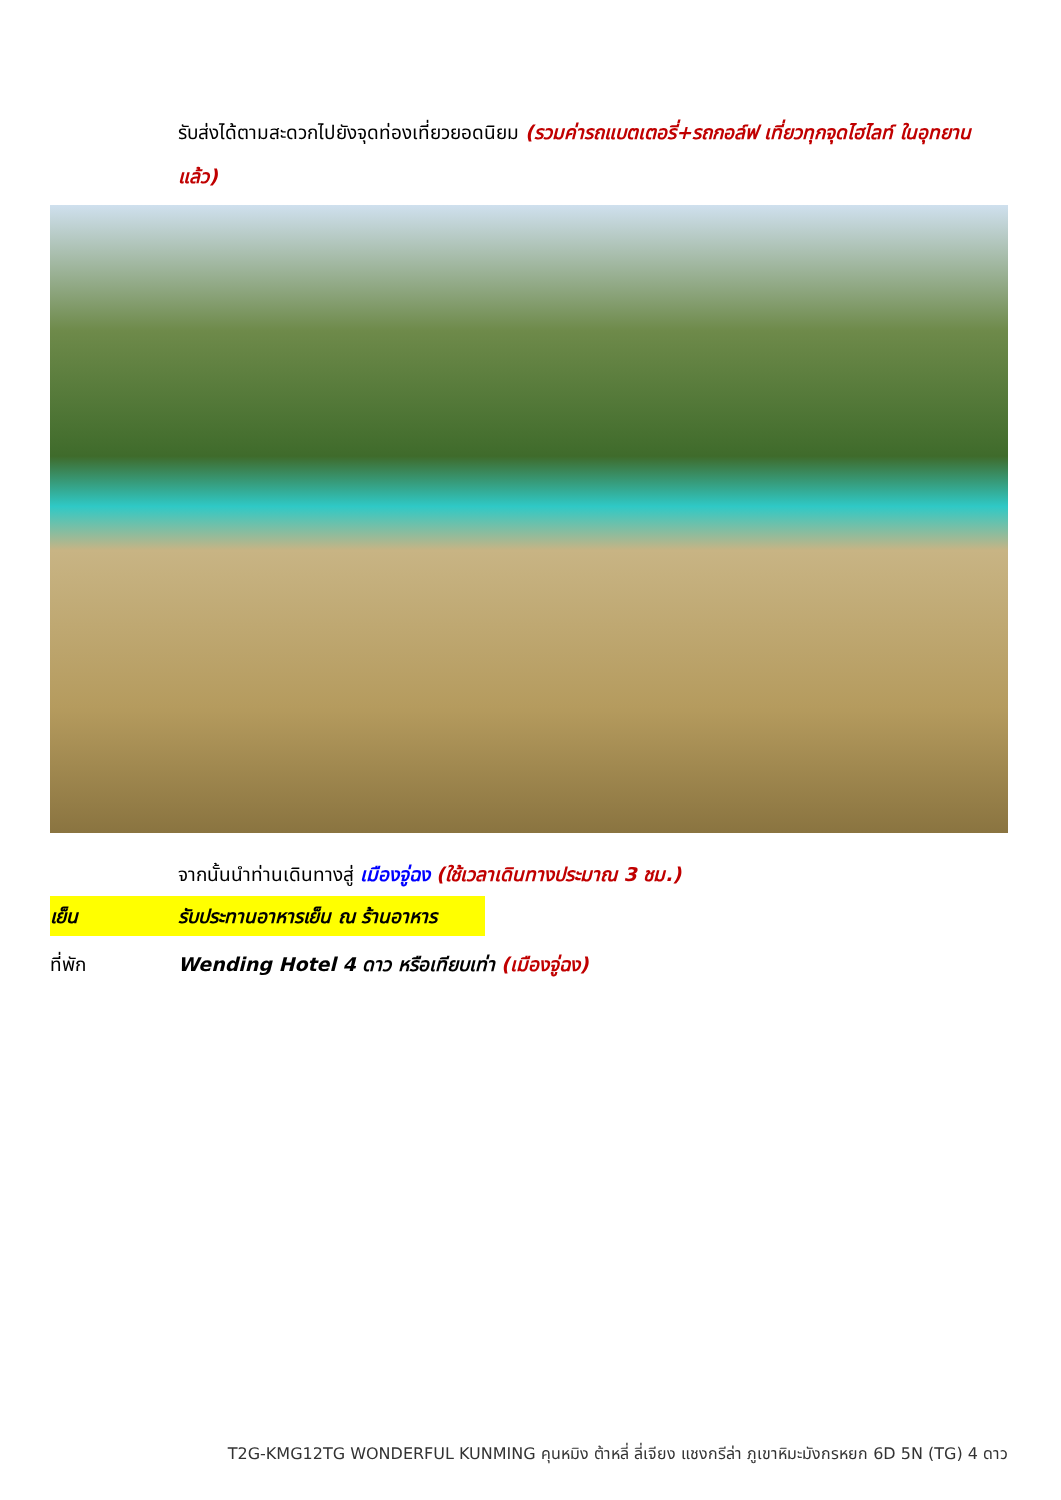รับส่งได้ตามสะดวกไปยังจุดท่องเที่ยวยอดนิยม (รวมค่ารถแบตเตอรี่+รถกอล์ฟ เที่ยวทุกจุดไฮไลท์ ในอุทยานแล้ว)
จากนั้นนำท่านเดินทางสู่ เมืองจู่ฉง (ใช้เวลาเดินทางประมาณ 3 ชม.)
เย็น รับประทานอาหารเย็น ณ ร้านอาหาร
ที่พัก Wending Hotel 4 ดาว หรือเทียบเท่า (เมืองจู่ฉง)
T2G-KMG12TG WONDERFUL KUNMING คุนหมิง ต้าหลี่ ลี่เจียง แชงกรีล่า ภูเขาหิมะมังกรหยก 6D 5N (TG) 4 ดาว